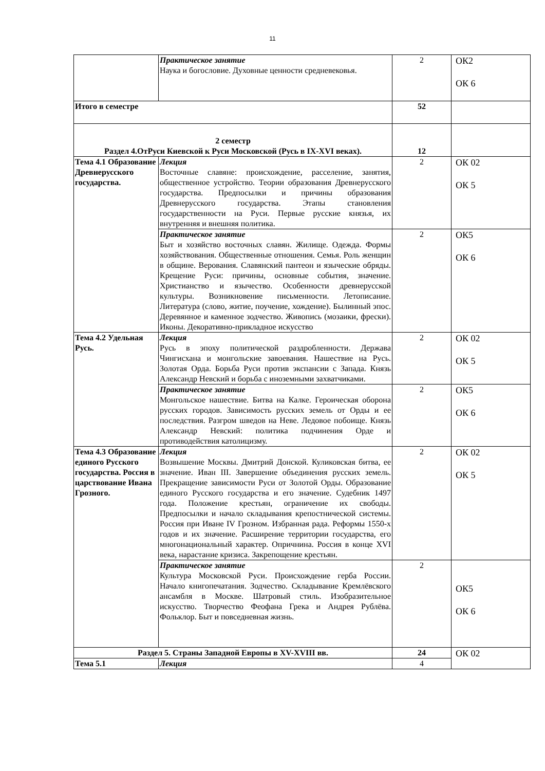11
| | Практическое занятие Наука и богословие. Духовные ценности средневековья. | 2 | ОК2 ОК 6 |
| Итого в семестре | | 52 | |
| 2 семестр Раздел 4.ОтРуси Киевской к Руси Московской (Русь в IX-XVI веках). | | 12 | |
| Тема 4.1 Образование Древнерусского государства. | Лекция Восточные славяне: происхождение, расселение, занятия, общественное устройство. Теории образования Древнерусского государства. Предпосылки и причины образования Древнерусского государства. Этапы становления государственности на Руси. Первые русские князья, их внутренняя и внешняя политика. | 2 | ОК 02 ОК 5 |
| | Практическое занятие Быт и хозяйство восточных славян. Жилище. Одежда. Формы хозяйствования. Общественные отношения. Семья. Роль женщин в общине. Верования. Славянский пантеон и языческие обряды. Крещение Руси: причины, основные события, значение. Христианство и язычество. Особенности древнерусской культуры. Возникновение письменности. Летописание. Литература (слово, житие, поучение, хождение). Былинный эпос. Деревянное и каменное зодчество. Живопись (мозаики, фрески). Иконы. Декоративно-прикладное искусство | 2 | ОК5 ОК 6 |
| Тема 4.2 Удельная Русь. | Лекция Русь в эпоху политической раздробленности. Держава Чингисхана и монгольские завоевания. Нашествие на Русь. Золотая Орда. Борьба Руси против экспансии с Запада. Князь Александр Невский и борьба с иноземными захватчиками. | 2 | ОК 02 ОК 5 |
| | Практическое занятие Монгольское нашествие. Битва на Калке. Героическая оборона русских городов. Зависимость русских земель от Орды и ее последствия. Разгром шведов на Неве. Ледовое побоище. Князь Александр Невский: политика подчинения Орде и противодействия католицизму. | 2 | ОК5 ОК 6 |
| Тема 4.3 Образование единого Русского государства. Россия в царствование Ивана Грозного. | Лекция Возвышение Москвы. Дмитрий Донской. Куликовская битва, ее значение. Иван III. Завершение объединения русских земель. Прекращение зависимости Руси от Золотой Орды. Образование единого Русского государства и его значение. Судебник 1497 года. Положение крестьян, ограничение их свободы. Предпосылки и начало складывания крепостнической системы. Россия при Иване IV Грозном. Избранная рада. Реформы 1550-х годов и их значение. Расширение территории государства, его многонациональный характер. Опричнина. Россия в конце XVI века, нарастание кризиса. Закрепощение крестьян. | 2 | ОК 02 ОК 5 |
| | Практическое занятие Культура Московской Руси. Происхождение герба России. Начало книгопечатания. Зодчество. Складывание Кремлёвского ансамбля в Москве. Шатровый стиль. Изобразительное искусство. Творчество Феофана Грека и Андрея Рублёва. Фольклор. Быт и повседневная жизнь. | 2 | ОК5 ОК 6 |
| Раздел 5. Страны Западной Европы в XV-XVIII вв. | | 24 | ОК 02 |
| Тема 5.1 | Лекция | 4 | |